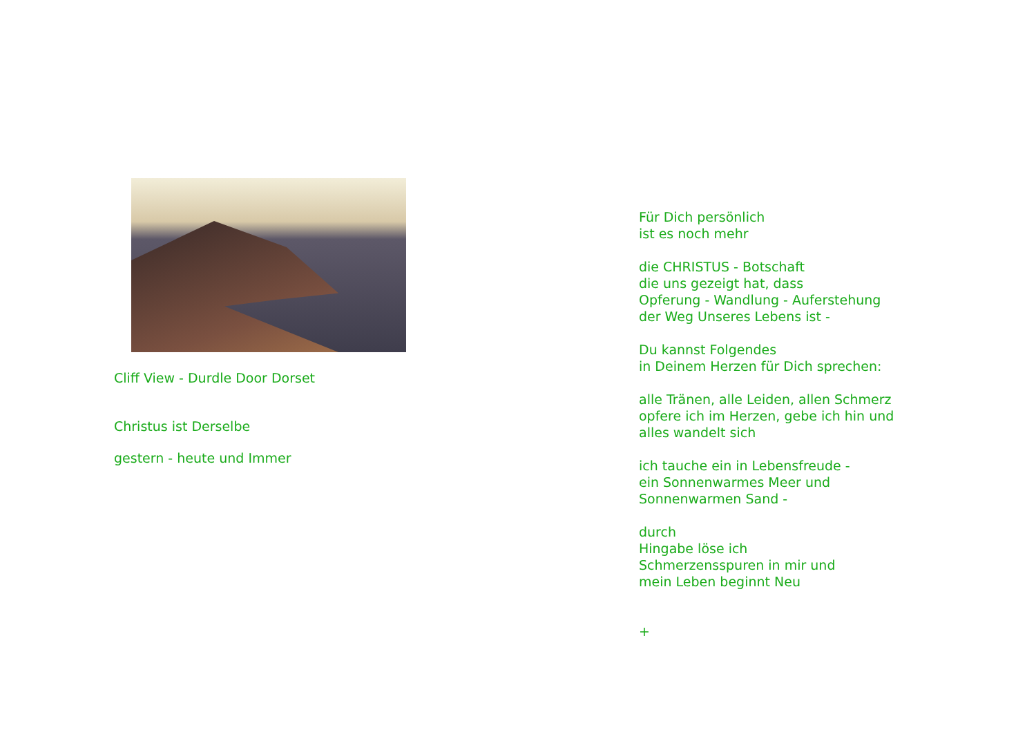Cliff View - Durdle Door Dorset
Christus ist Derselbe
gestern - heute und Immer
Für Dich persönlich
ist es noch mehr
die CHRISTUS - Botschaft
die uns gezeigt hat, dass
Opferung - Wandlung - Auferstehung
der Weg Unseres Lebens ist -
Du kannst Folgendes
in Deinem Herzen für Dich sprechen:
alle Tränen, alle Leiden, allen Schmerz
opfere ich im Herzen, gebe ich hin und
alles wandelt sich
ich tauche ein in Lebensfreude -
ein Sonnenwarmes Meer und
Sonnenwarmen Sand -
durch
Hingabe löse ich
Schmerzensspuren in mir und
mein Leben beginnt Neu
+